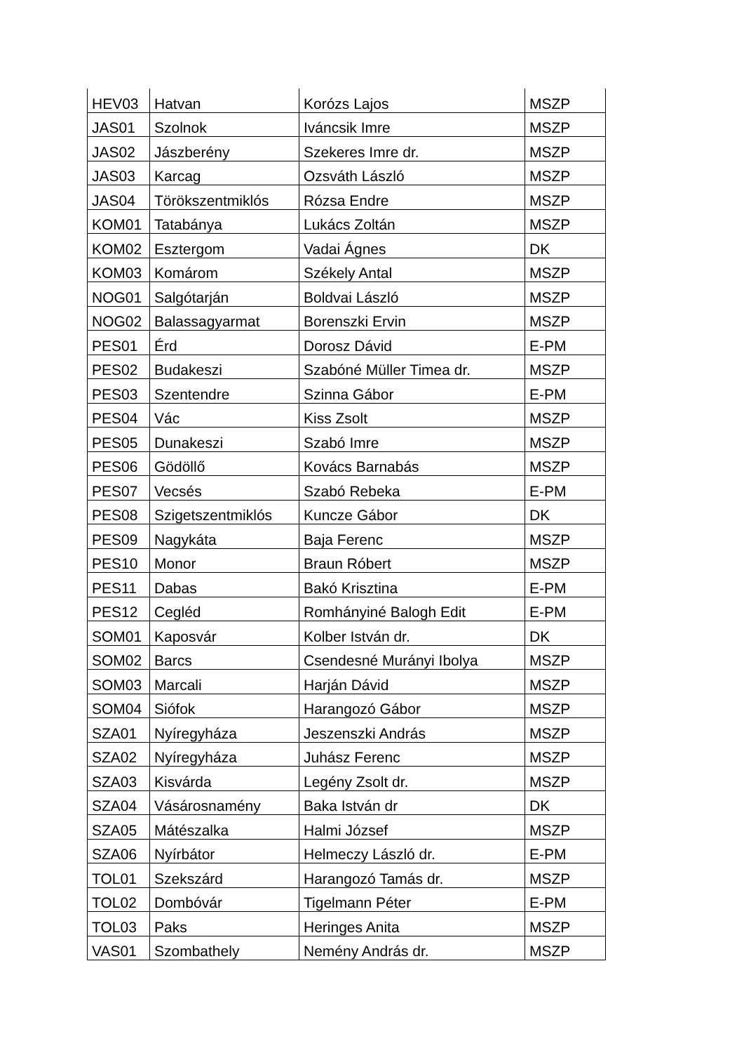| HEV03 | Hatvan | Korózs Lajos | MSZP |
| JAS01 | Szolnok | Iváncsik Imre | MSZP |
| JAS02 | Jászberény | Szekeres Imre dr. | MSZP |
| JAS03 | Karcag | Ozsváth László | MSZP |
| JAS04 | Törökszentmiklós | Rózsa Endre | MSZP |
| KOM01 | Tatabánya | Lukács Zoltán | MSZP |
| KOM02 | Esztergom | Vadai Ágnes | DK |
| KOM03 | Komárom | Székely Antal | MSZP |
| NOG01 | Salgótarján | Boldvai László | MSZP |
| NOG02 | Balassagyarmat | Borenszki Ervin | MSZP |
| PES01 | Érd | Dorosz Dávid | E-PM |
| PES02 | Budakeszi | Szabóné Müller Timea dr. | MSZP |
| PES03 | Szentendre | Szinna Gábor | E-PM |
| PES04 | Vác | Kiss Zsolt | MSZP |
| PES05 | Dunakeszi | Szabó Imre | MSZP |
| PES06 | Gödöllő | Kovács Barnabás | MSZP |
| PES07 | Vecsés | Szabó Rebeka | E-PM |
| PES08 | Szigetszentmiklós | Kuncze Gábor | DK |
| PES09 | Nagykáta | Baja Ferenc | MSZP |
| PES10 | Monor | Braun Róbert | MSZP |
| PES11 | Dabas | Bakó Krisztina | E-PM |
| PES12 | Cegléd | Romhányiné Balogh Edit | E-PM |
| SOM01 | Kaposvár | Kolber István dr. | DK |
| SOM02 | Barcs | Csendesné Murányi Ibolya | MSZP |
| SOM03 | Marcali | Harján Dávid | MSZP |
| SOM04 | Siófok | Harangozó Gábor | MSZP |
| SZA01 | Nyíregyháza | Jeszenszki András | MSZP |
| SZA02 | Nyíregyháza | Juhász Ferenc | MSZP |
| SZA03 | Kisvárda | Legény Zsolt dr. | MSZP |
| SZA04 | Vásárosnamény | Baka István dr | DK |
| SZA05 | Mátészalka | Halmi József | MSZP |
| SZA06 | Nyírbátor | Helmeczy László dr. | E-PM |
| TOL01 | Szekszárd | Harangozó Tamás dr. | MSZP |
| TOL02 | Dombóvár | Tigelmann Péter | E-PM |
| TOL03 | Paks | Heringes Anita | MSZP |
| VAS01 | Szombathely | Nemény András dr. | MSZP |